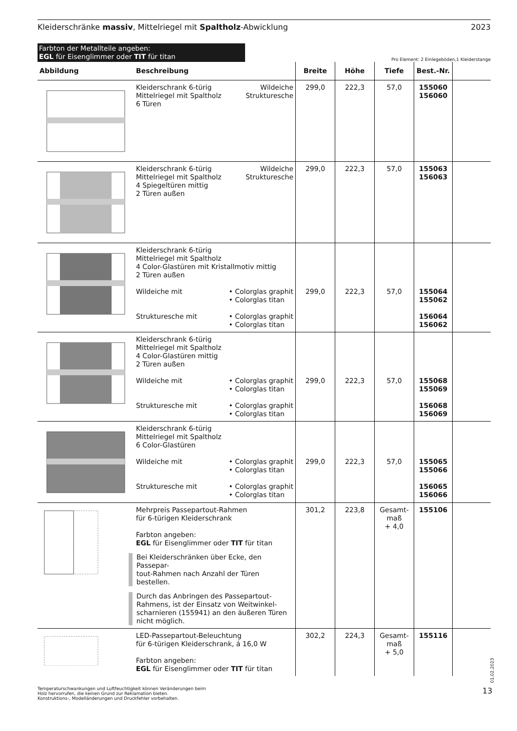Kleiderschränke massiv, Mittelriegel mit Spaltholz-Abwicklung 2023
Farbton der Metallteile angeben:
EGL für Eisenglimmer oder TIT für titan
Pro Element: 2 Einlegeböden,1 Kleiderstange
| Abbildung | Beschreibung | Breite | Höhe | Tiefe | Best.-Nr. | |
| --- | --- | --- | --- | --- | --- | --- |
| | Wildeiche Strukturesche Kleiderschrank 6-türig Mittelriegel mit Spaltholz 6 Türen | 299,0 | 222,3 | 57,0 | 155060 156060 | |
| | Wildeiche Strukturesche Kleiderschrank 6-türig Mittelriegel mit Spaltholz 4 Spiegeltüren mittig 2 Türen außen | 299,0 | 222,3 | 57,0 | 155063 156063 | |
| | Kleiderschrank 6-türig Mittelriegel mit Spaltholz 4 Color-Glastüren mit Kristallmotiv mittig 2 Türen außen • Colorglas graphit • Colorglas titan Wildeiche mit • Colorglas graphit • Colorglas titan Strukturesche mit | 299,0 | 222,3 | 57,0 | 155064 155062 156064 156062 | |
| | Kleiderschrank 6-türig Mittelriegel mit Spaltholz 4 Color-Glastüren mittig 2 Türen außen • Colorglas graphit • Colorglas titan Wildeiche mit • Colorglas graphit • Colorglas titan Strukturesche mit | 299,0 | 222,3 | 57,0 | 155068 155069 156068 156069 | |
| | Kleiderschrank 6-türig Mittelriegel mit Spaltholz 6 Color-Glastüren • Colorglas graphit • Colorglas titan Wildeiche mit • Colorglas graphit • Colorglas titan Strukturesche mit | 299,0 | 222,3 | 57,0 | 155065 155066 156065 156066 | |
| | Mehrpreis Passepartout-Rahmen für 6-türigen Kleiderschrank Farbton angeben: EGL für Eisenglimmer oder TIT für titan Bei Kleiderschränken über Ecke, den Passepar- tout-Rahmen nach Anzahl der Türen bestellen. Durch das Anbringen des Passepartout- Rahmens, ist der Einsatz von Weitwinkel- scharnieren (155941) an den äußeren Türen nicht möglich. | 301,2 | 223,8 | Gesamt- maß + 4,0 | 155106 | |
| | LED-Passepartout-Beleuchtung für 6-türigen Kleiderschrank, á 16,0 W Farbton angeben: EGL für Eisenglimmer oder TIT für titan | 302,2 | 224,3 | Gesamt- maß + 5,0 | 155116 | |
Temperaturschwankungen und Luftfeuchtigkeit können Veränderungen beim
Holz hervorrufen, die keinen Grund zur Reklamation bieten.
Konstruktions-, Modelländerungen und Druckfehler vorbehalten.
01.02.2023
13